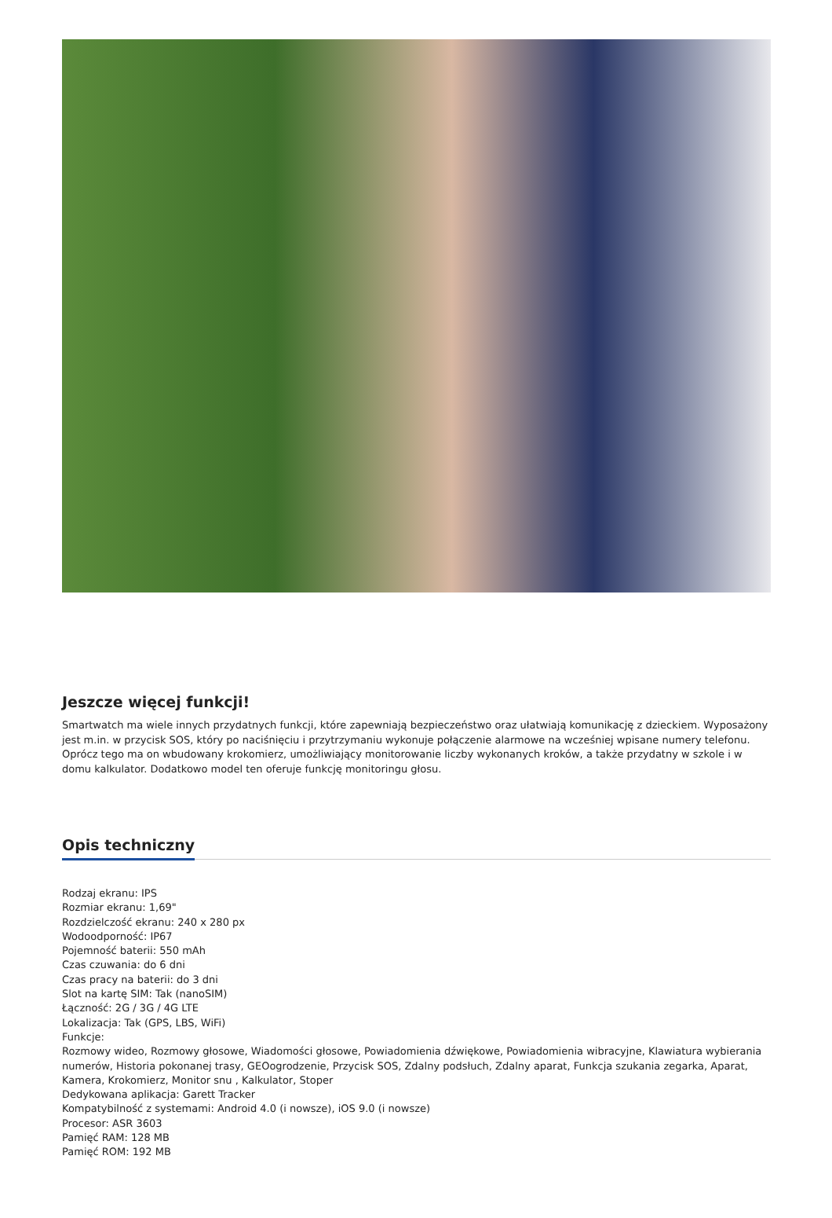Jeszcze więcej funkcji!
Smartwatch ma wiele innych przydatnych funkcji, które zapewniają bezpieczeństwo oraz ułatwiają komunikację z dzieckiem. Wyposażony jest m.in. w przycisk SOS, który po naciśnięciu i przytrzymaniu wykonuje połączenie alarmowe na wcześniej wpisane numery telefonu. Oprócz tego ma on wbudowany krokomierz, umożliwiający monitorowanie liczby wykonanych kroków, a także przydatny w szkole i w domu kalkulator. Dodatkowo model ten oferuje funkcję monitoringu głosu.
Opis techniczny
Rodzaj ekranu: IPS
Rozmiar ekranu: 1,69"
Rozdzielczość ekranu: 240 x 280 px
Wodoodporność: IP67
Pojemność baterii: 550 mAh
Czas czuwania: do 6 dni
Czas pracy na baterii: do 3 dni
Slot na kartę SIM: Tak (nanoSIM)
Łączność: 2G / 3G / 4G LTE
Lokalizacja: Tak (GPS, LBS, WiFi)
Funkcje:
Rozmowy wideo, Rozmowy głosowe, Wiadomości głosowe, Powiadomienia dźwiękowe, Powiadomienia wibracyjne, Klawiatura wybierania numerów, Historia pokonanej trasy, GEOogrodzenie, Przycisk SOS, Zdalny podsłuch, Zdalny aparat, Funkcja szukania zegarka, Aparat, Kamera, Krokomierz, Monitor snu , Kalkulator, Stoper
Dedykowana aplikacja: Garett Tracker
Kompatybilność z systemami: Android 4.0 (i nowsze), iOS 9.0 (i nowsze)
Procesor: ASR 3603
Pamięć RAM: 128 MB
Pamięć ROM: 192 MB